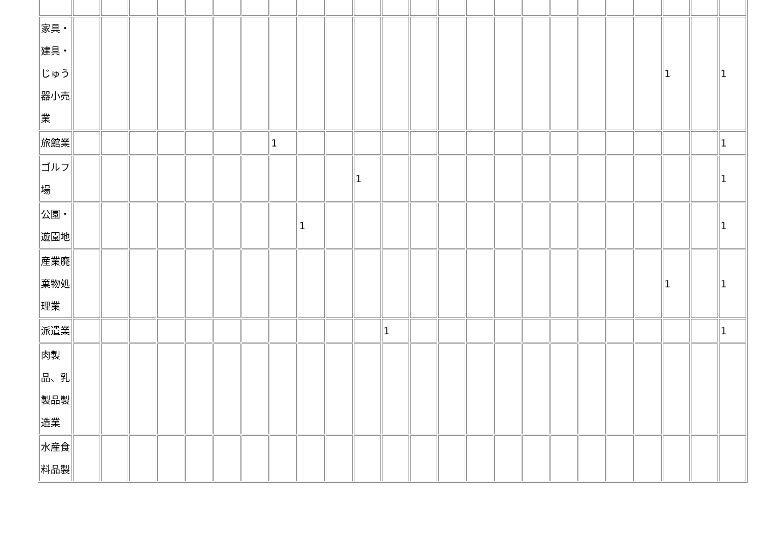| 家具・建具・じゅう器小売業 | | | | | | | | | | | | | | | | | | | | | | 1 | | 1 |
| 旅館業 | | | | | | | | 1 | | | | | | | | | | | | | | | | 1 |
| ゴルフ場 | | | | | | | | | | | 1 | | | | | | | | | | | | | 1 |
| 公園・遊園地 | | | | | | | | | 1 | | | | | | | | | | | | | | | 1 |
| 産業廃棄物処理業 | | | | | | | | | | | | | | | | | | | | | | 1 | | 1 |
| 派遣業 | | | | | | | | | | | | 1 | | | | | | | | | | | | 1 |
| 肉製品、乳製品製造業 | | | | | | | | | | | | | | | | | | | | | | | | |
| 水産食料品製 | | | | | | | | | | | | | | | | | | | | | | | | |